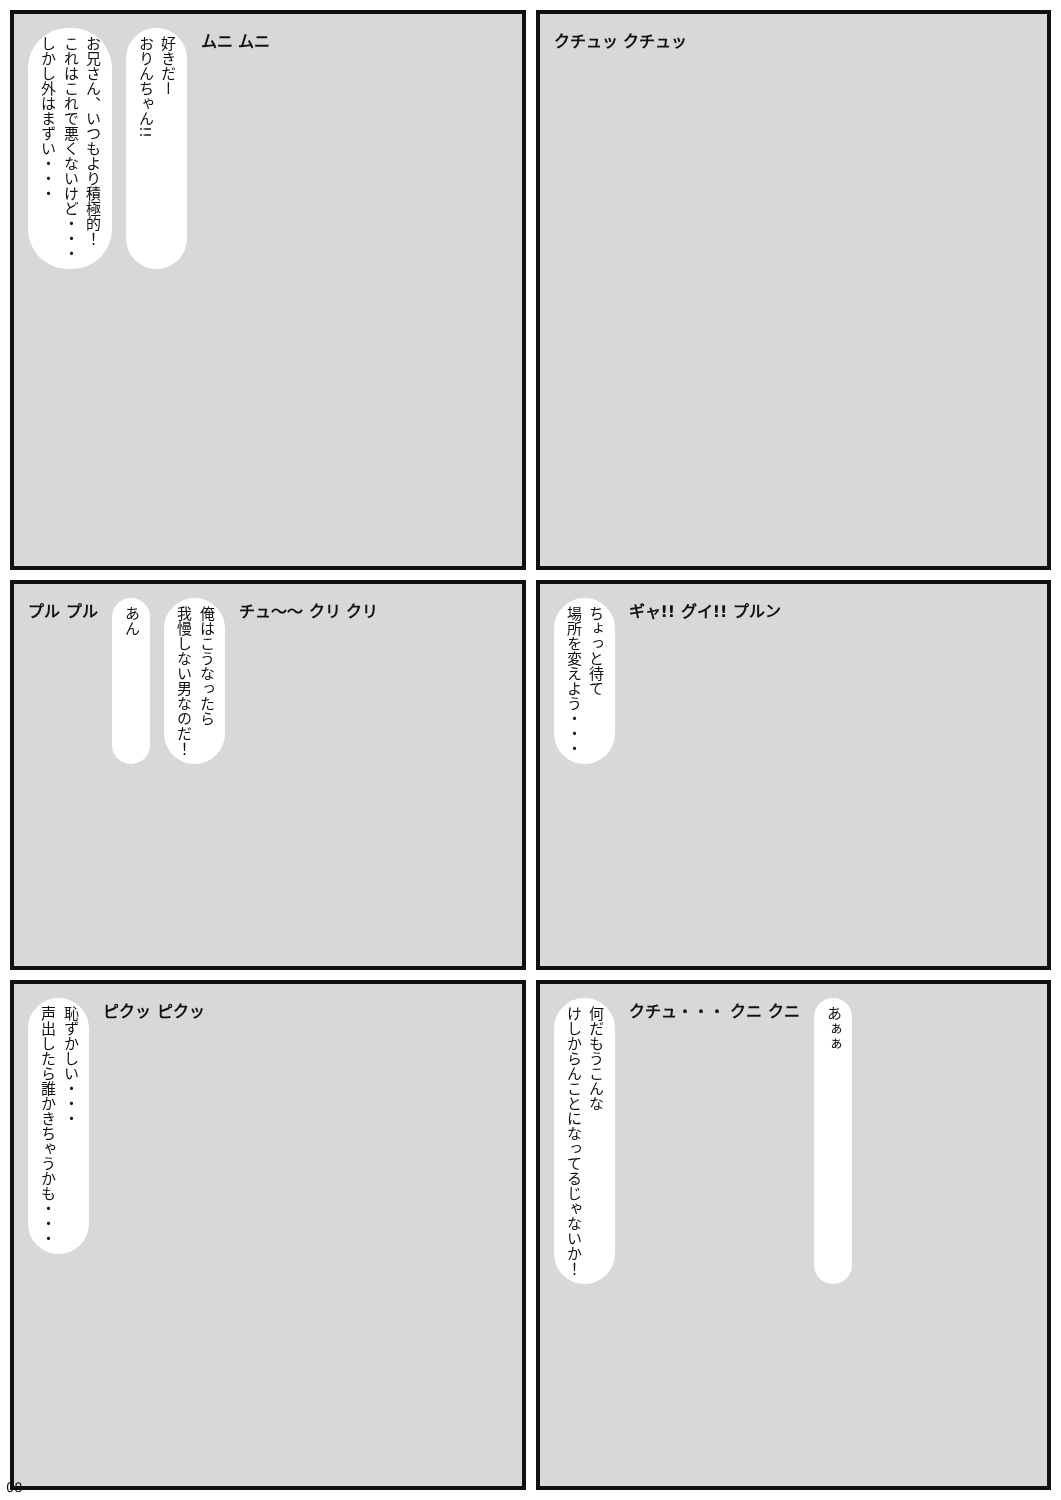お兄さん、いつもより積極的！
これはこれで悪くないけど・・・
しかし外はまずい・・・
好きだー
おりんちゃん!!
ムニ ムニ
クチュッ クチュッ
プル プル
あん
俺はこうなったら
我慢しない男なのだ！
チュ〜〜 クリ クリ
ちょっと待て
場所を変えよう・・・
ギャ!! グイ!! プルン
恥ずかしい・・・
声出したら誰かきちゃうかも・・・
ピクッ ピクッ
何だもうこんな
けしからんことになってるじゃないか！
クチュ・・・ クニ クニ
あぁぁ
08